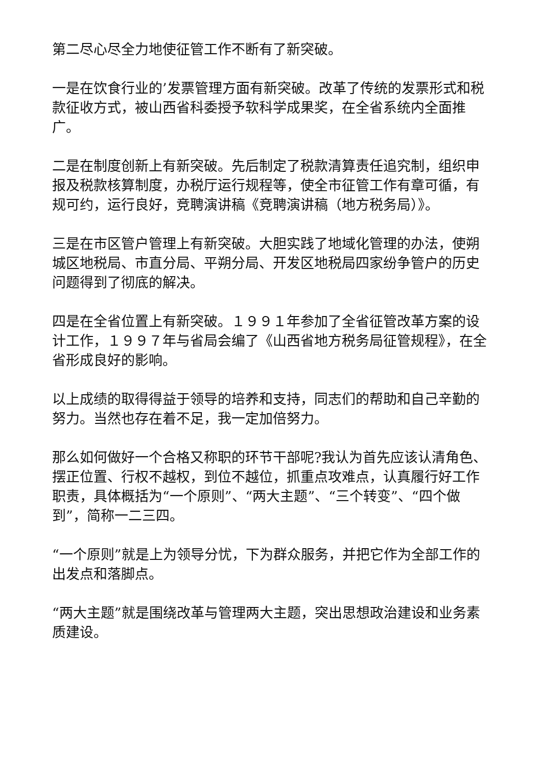第二尽心尽全力地使征管工作不断有了新突破。
一是在饮食行业的’发票管理方面有新突破。改革了传统的发票形式和税款征收方式，被山西省科委授予软科学成果奖，在全省系统内全面推广。
二是在制度创新上有新突破。先后制定了税款清算责任追究制，组织申报及税款核算制度，办税厅运行规程等，使全市征管工作有章可循，有规可约，运行良好，竞聘演讲稿《竞聘演讲稿（地方税务局）》。
三是在市区管户管理上有新突破。大胆实践了地域化管理的办法，使朔城区地税局、市直分局、平朔分局、开发区地税局四家纷争管户的历史问题得到了彻底的解决。
四是在全省位置上有新突破。１９９１年参加了全省征管改革方案的设计工作，１９９７年与省局会编了《山西省地方税务局征管规程》，在全省形成良好的影响。
以上成绩的取得得益于领导的培养和支持，同志们的帮助和自己辛勤的努力。当然也存在着不足，我一定加倍努力。
那么如何做好一个合格又称职的环节干部呢?我认为首先应该认清角色、摆正位置、行权不越权，到位不越位，抓重点攻难点，认真履行好工作职责，具体概括为“一个原则”、“两大主题”、“三个转变”、“四个做到”，简称一二三四。
“一个原则”就是上为领导分忧，下为群众服务，并把它作为全部工作的出发点和落脚点。
“两大主题”就是围绕改革与管理两大主题，突出思想政治建设和业务素质建设。